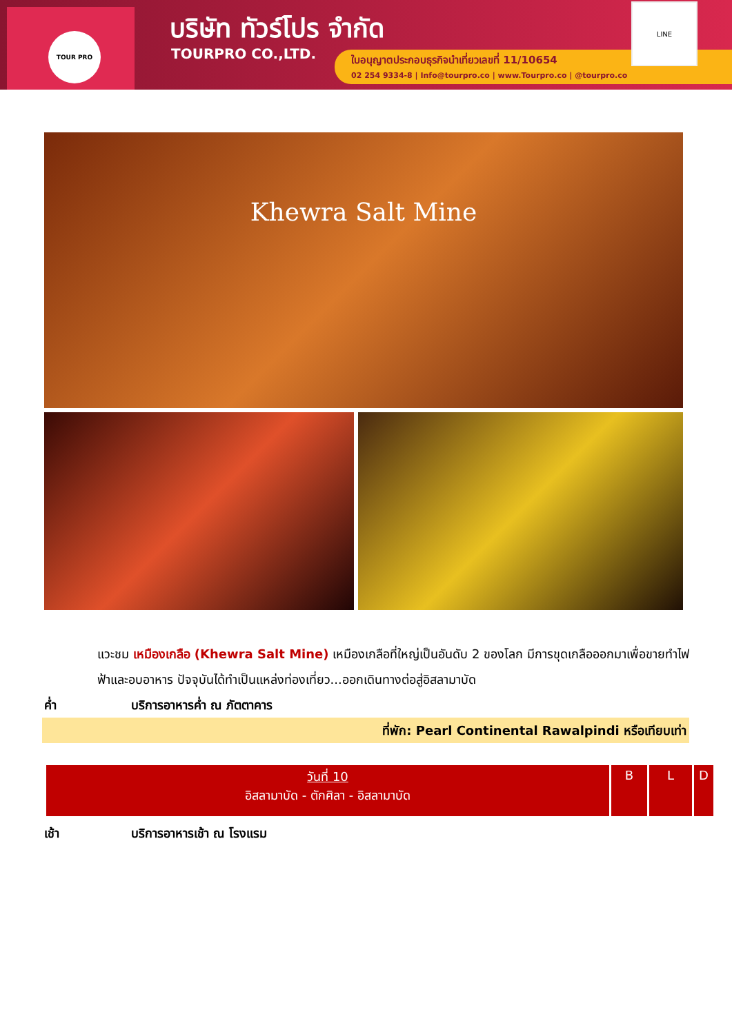TOUR PRO บริษัท ทัวร์โปร จำกัด
TOURPRO CO.,LTD.
ใบอนุญาตประกอบธุรกิจนำเที่ยวเลขที่ 11/10654
02 254 9334-8 | Info@tourpro.co | www.Tourpro.co | @tourpro.co
LINE
Khewra Salt Mine
แวะชม เหมืองเกลือ (Khewra Salt Mine) เหมืองเกลือที่ใหญ่เป็นอันดับ 2 ของโลก มีการขุดเกลือออกมาเพื่อขายทำไฟฟ้าและอบอาหาร ปัจจุบันได้ทำเป็นแหล่งท่องเที่ยว...ออกเดินทางต่อสู่อิสลามาบัด
ค่ำ บริการอาหารค่ำ ณ ภัตตาคาร
ที่พัก: Pearl Continental Rawalpindi หรือเทียบเท่า
| วันที่ 10 อิสลามาบัด - ตักศิลา - อิสลามาบัด | B | L | D |
เช้า บริการอาหารเช้า ณ โรงแรม